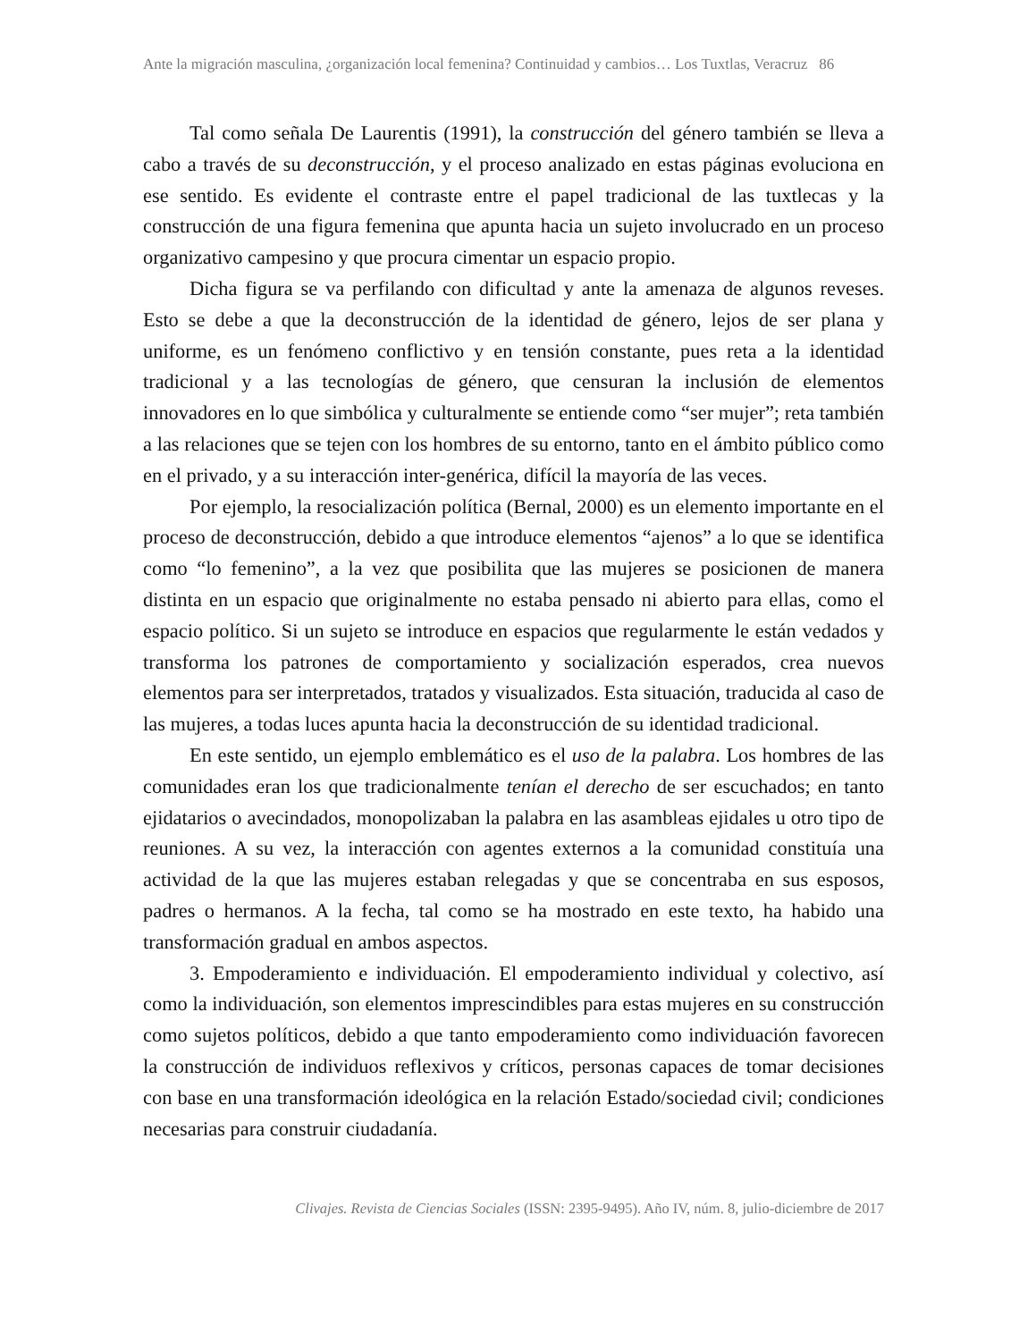Ante la migración masculina, ¿organización local femenina? Continuidad y cambios… Los Tuxtlas, Veracruz 86
Tal como señala De Laurentis (1991), la construcción del género también se lleva a cabo a través de su deconstrucción, y el proceso analizado en estas páginas evoluciona en ese sentido. Es evidente el contraste entre el papel tradicional de las tuxtlecas y la construcción de una figura femenina que apunta hacia un sujeto involucrado en un proceso organizativo campesino y que procura cimentar un espacio propio.
Dicha figura se va perfilando con dificultad y ante la amenaza de algunos reveses. Esto se debe a que la deconstrucción de la identidad de género, lejos de ser plana y uniforme, es un fenómeno conflictivo y en tensión constante, pues reta a la identidad tradicional y a las tecnologías de género, que censuran la inclusión de elementos innovadores en lo que simbólica y culturalmente se entiende como “ser mujer”; reta también a las relaciones que se tejen con los hombres de su entorno, tanto en el ámbito público como en el privado, y a su interacción inter-genérica, difícil la mayoría de las veces.
Por ejemplo, la resocialización política (Bernal, 2000) es un elemento importante en el proceso de deconstrucción, debido a que introduce elementos “ajenos” a lo que se identifica como “lo femenino”, a la vez que posibilita que las mujeres se posicionen de manera distinta en un espacio que originalmente no estaba pensado ni abierto para ellas, como el espacio político. Si un sujeto se introduce en espacios que regularmente le están vedados y transforma los patrones de comportamiento y socialización esperados, crea nuevos elementos para ser interpretados, tratados y visualizados. Esta situación, traducida al caso de las mujeres, a todas luces apunta hacia la deconstrucción de su identidad tradicional.
En este sentido, un ejemplo emblemático es el uso de la palabra. Los hombres de las comunidades eran los que tradicionalmente tenían el derecho de ser escuchados; en tanto ejidatarios o avecindados, monopolizaban la palabra en las asambleas ejidales u otro tipo de reuniones. A su vez, la interacción con agentes externos a la comunidad constituía una actividad de la que las mujeres estaban relegadas y que se concentraba en sus esposos, padres o hermanos. A la fecha, tal como se ha mostrado en este texto, ha habido una transformación gradual en ambos aspectos.
3. Empoderamiento e individuación. El empoderamiento individual y colectivo, así como la individuación, son elementos imprescindibles para estas mujeres en su construcción como sujetos políticos, debido a que tanto empoderamiento como individuación favorecen la construcción de individuos reflexivos y críticos, personas capaces de tomar decisiones con base en una transformación ideológica en la relación Estado/sociedad civil; condiciones necesarias para construir ciudadanía.
Clivajes. Revista de Ciencias Sociales (ISSN: 2395-9495). Año IV, núm. 8, julio-diciembre de 2017